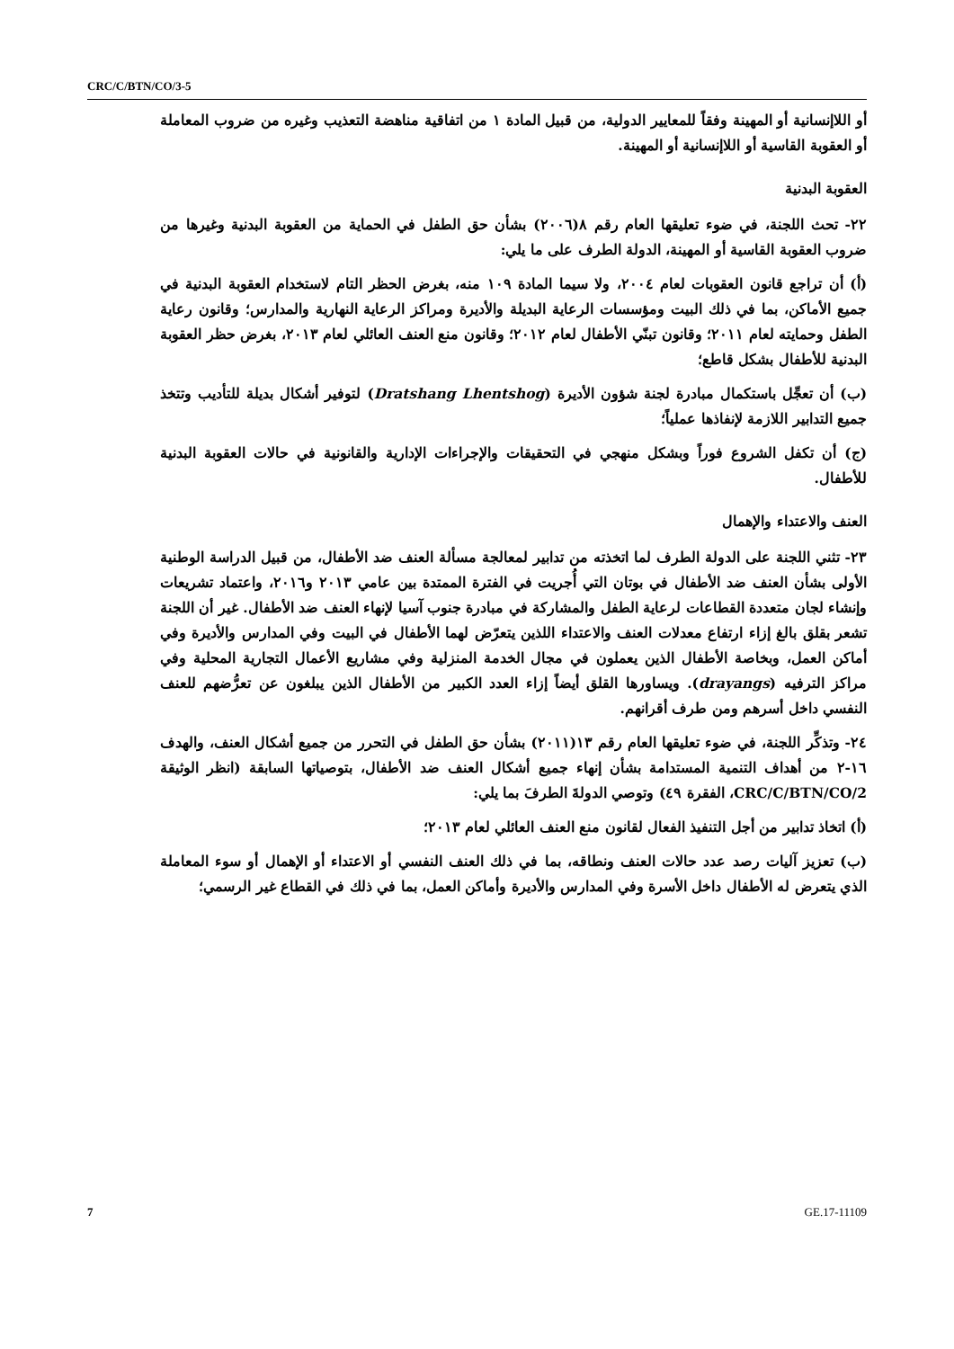CRC/C/BTN/CO/3-5
أو اللاإنسانية أو المهينة وفقاً للمعايير الدولية، من قبيل المادة ١ من اتفاقية مناهضة التعذيب وغيره من ضروب المعاملة أو العقوبة القاسية أو اللاإنسانية أو المهينة.
العقوبة البدنية
٢٢- تحث اللجنة، في ضوء تعليقها العام رقم ٨(٢٠٠٦) بشأن حق الطفل في الحماية من العقوبة البدنية وغيرها من ضروب العقوبة القاسية أو المهينة، الدولة الطرف على ما يلي:
(أ) أن تراجع قانون العقوبات لعام ٢٠٠٤، ولا سيما المادة ١٠٩ منه، بغرض الحظر التام لاستخدام العقوبة البدنية في جميع الأماكن، بما في ذلك البيت ومؤسسات الرعاية البديلة والأديرة ومراكز الرعاية النهارية والمدارس؛ وقانون رعاية الطفل وحمايته لعام ٢٠١١؛ وقانون تبنّي الأطفال لعام ٢٠١٢؛ وقانون منع العنف العائلي لعام ٢٠١٣، بغرض حظر العقوبة البدنية للأطفال بشكل قاطع؛
(ب) أن تعجِّل باستكمال مبادرة لجنة شؤون الأديرة (Dratshang Lhentshog) لتوفير أشكال بديلة للتأديب وتتخذ جميع التدابير اللازمة لإنفاذها عملياً؛
(ج) أن تكفل الشروع فوراً وبشكل منهجي في التحقيقات والإجراءات الإدارية والقانونية في حالات العقوبة البدنية للأطفال.
العنف والاعتداء والإهمال
٢٣- تثني اللجنة على الدولة الطرف لما اتخذته من تدابير لمعالجة مسألة العنف ضد الأطفال، من قبيل الدراسة الوطنية الأولى بشأن العنف ضد الأطفال في بوتان التي أُجريت في الفترة الممتدة بين عامي ٢٠١٣ و٢٠١٦، واعتماد تشريعات وإنشاء لجان متعددة القطاعات لرعاية الطفل والمشاركة في مبادرة جنوب آسيا لإنهاء العنف ضد الأطفال. غير أن اللجنة تشعر بقلق بالغ إزاء ارتفاع معدلات العنف والاعتداء اللذين يتعرّض لهما الأطفال في البيت وفي المدارس والأديرة وفي أماكن العمل، وبخاصة الأطفال الذين يعملون في مجال الخدمة المنزلية وفي مشاريع الأعمال التجارية المحلية وفي مراكز الترفيه (drayangs). ويساورها القلق أيضاً إزاء العدد الكبير من الأطفال الذين يبلغون عن تعرُّضهم للعنف النفسي داخل أسرهم ومن طرف أقرانهم.
٢٤- وتذكِّر اللجنة، في ضوء تعليقها العام رقم ١٣(٢٠١١) بشأن حق الطفل في التحرر من جميع أشكال العنف، والهدف ١٦-٢ من أهداف التنمية المستدامة بشأن إنهاء جميع أشكال العنف ضد الأطفال، بتوصياتها السابقة (انظر الوثيقة CRC/C/BTN/CO/2، الفقرة ٤٩) وتوصي الدولةَ الطرفَ بما يلي:
(أ) اتخاذ تدابير من أجل التنفيذ الفعال لقانون منع العنف العائلي لعام ٢٠١٣؛
(ب) تعزيز آليات رصد عدد حالات العنف ونطاقه، بما في ذلك العنف النفسي أو الاعتداء أو الإهمال أو سوء المعاملة الذي يتعرض له الأطفال داخل الأسرة وفي المدارس والأديرة وأماكن العمل، بما في ذلك في القطاع غير الرسمي؛
7 GE.17-11109